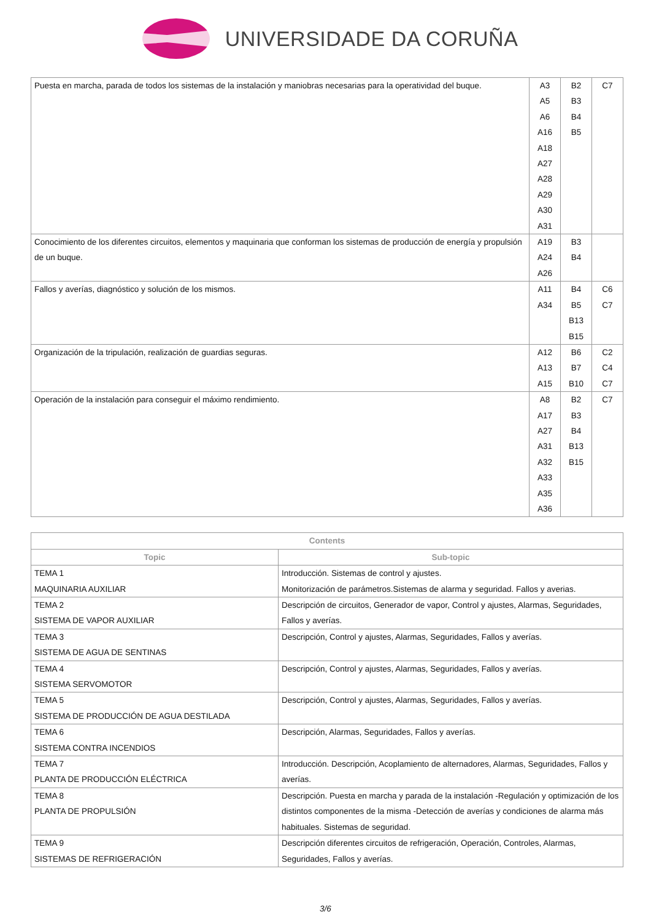UNIVERSIDADE DA CORUÑA
| Puesta en marcha, parada de todos los sistemas de la instalación y maniobras necesarias para la operatividad del buque. | A3 A5 A6 A16 A18 A27 A28 A29 A30 A31 | B2 B3 B4 B5 | C7 |
| Conocimiento de los diferentes circuitos, elementos y maquinaria que conforman los sistemas de producción de energía y propulsión de un buque. | A19 A24 A26 | B3 B4 | |
| Fallos y averías, diagnóstico y solución de los mismos. | A11 A34 | B4 B5 B13 B15 | C6 C7 |
| Organización de la tripulación, realización de guardias seguras. | A12 A13 A15 | B6 B7 B10 | C2 C4 C7 |
| Operación de la instalación para conseguir el máximo rendimiento. | A8 A17 A27 A31 A32 A33 A35 A36 | B2 B3 B4 B13 B15 | C7 |
| Contents | |
| --- | --- |
| Topic | Sub-topic |
| TEMA 1 MAQUINARIA AUXILIAR | Introducción. Sistemas de control y ajustes. Monitorización de parámetros.Sistemas de alarma y seguridad. Fallos y averias. |
| TEMA 2 SISTEMA DE VAPOR AUXILIAR | Descripción de circuitos, Generador de vapor, Control y ajustes, Alarmas, Seguridades, Fallos y averías. |
| TEMA 3 SISTEMA DE AGUA DE SENTINAS | Descripción, Control y ajustes, Alarmas, Seguridades, Fallos y averías. |
| TEMA 4 SISTEMA SERVOMOTOR | Descripción, Control y ajustes, Alarmas, Seguridades, Fallos y averías. |
| TEMA 5 SISTEMA DE PRODUCCIÓN DE AGUA DESTILADA | Descripción, Control y ajustes, Alarmas, Seguridades, Fallos y averías. |
| TEMA 6 SISTEMA CONTRA INCENDIOS | Descripción, Alarmas, Seguridades, Fallos y averías. |
| TEMA 7 PLANTA DE PRODUCCIÓN ELÉCTRICA | Introducción. Descripción, Acoplamiento de alternadores, Alarmas, Seguridades, Fallos y averías. |
| TEMA 8 PLANTA DE PROPULSIÓN | Descripción. Puesta en marcha y parada de la instalación -Regulación y optimización de los distintos componentes de la misma -Detección de averías y condiciones de alarma más habituales. Sistemas de seguridad. |
| TEMA 9 SISTEMAS DE REFRIGERACIÓN | Descripción diferentes circuitos de refrigeración, Operación, Controles, Alarmas, Seguridades, Fallos y averías. |
3/6